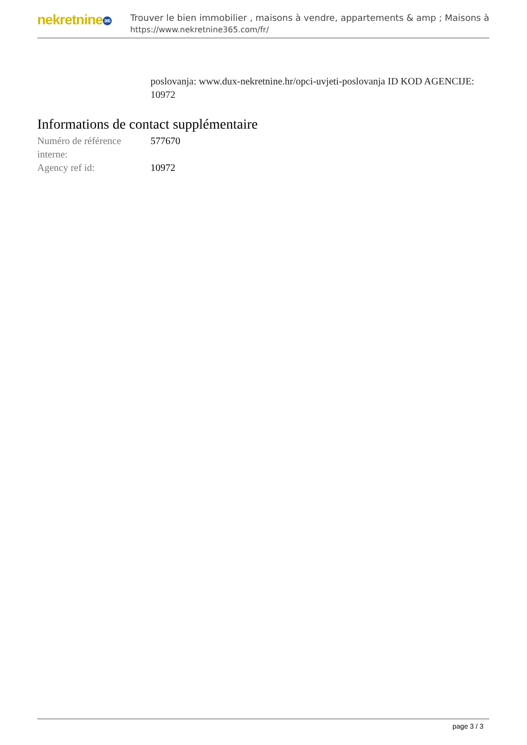nekretnine 365
Trouver le bien immobilier , maisons à vendre, appartements & amp ; Maisons à
https://www.nekretnine365.com/fr/
poslovanja: www.dux-nekretnine.hr/opci-uvjeti-poslovanja ID KOD AGENCIJE: 10972
Informations de contact supplémentaire
| Numéro de référence interne: | 577670 |
| Agency ref id: | 10972 |
page 3 / 3